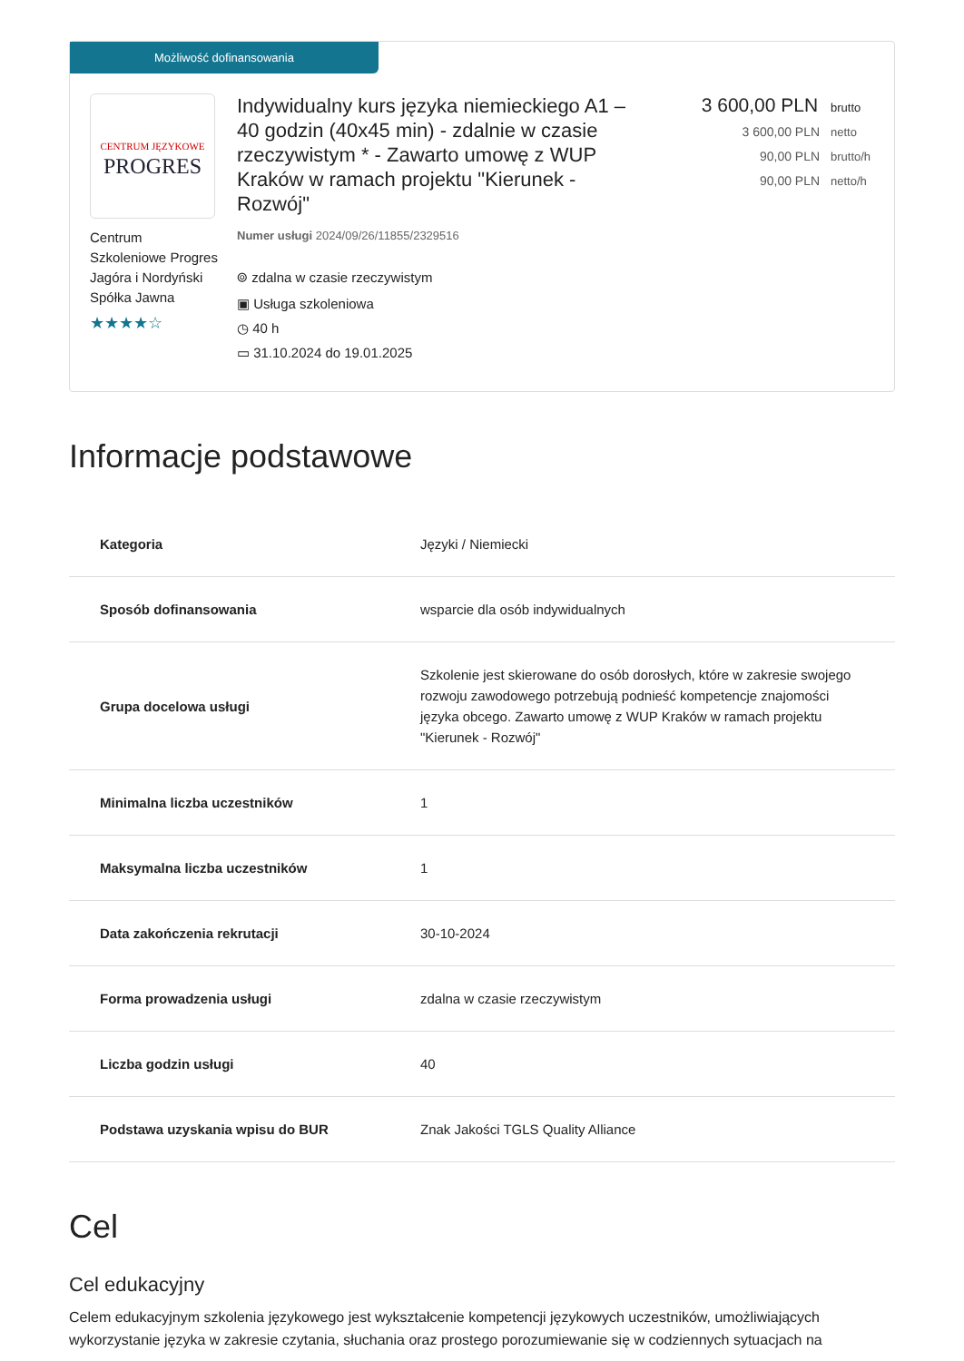Możliwość dofinansowania
CENTRUM JĘZYKOWE
PROGRES
Centrum Szkoleniowe Progres Jagóra i Nordyński Spółka Jawna
★★★★☆
Indywidualny kurs języka niemieckiego A1 – 40 godzin (40x45 min) - zdalnie w czasie rzeczywistym * - Zawarto umowę z WUP Kraków w ramach projektu "Kierunek - Rozwój"
Numer usługi 2024/09/26/11855/2329516
⌾ zdalna w czasie rzeczywistym
▣ Usługa szkoleniowa
◷ 40 h
▭ 31.10.2024 do 19.01.2025
3 600,00 PLN brutto
3 600,00 PLN netto
90,00 PLN brutto/h
90,00 PLN netto/h
Informacje podstawowe
| Kategoria | Języki / Niemiecki |
| Sposób dofinansowania | wsparcie dla osób indywidualnych |
| Grupa docelowa usługi | Szkolenie jest skierowane do osób dorosłych, które w zakresie swojego rozwoju zawodowego potrzebują podnieść kompetencje znajomości języka obcego. Zawarto umowę z WUP Kraków w ramach projektu "Kierunek - Rozwój" |
| Minimalna liczba uczestników | 1 |
| Maksymalna liczba uczestników | 1 |
| Data zakończenia rekrutacji | 30-10-2024 |
| Forma prowadzenia usługi | zdalna w czasie rzeczywistym |
| Liczba godzin usługi | 40 |
| Podstawa uzyskania wpisu do BUR | Znak Jakości TGLS Quality Alliance |
Cel
Cel edukacyjny
Celem edukacyjnym szkolenia językowego jest wykształcenie kompetencji językowych uczestników, umożliwiających wykorzystanie języka w zakresie czytania, słuchania oraz prostego porozumiewanie się w codziennych sytuacjach na